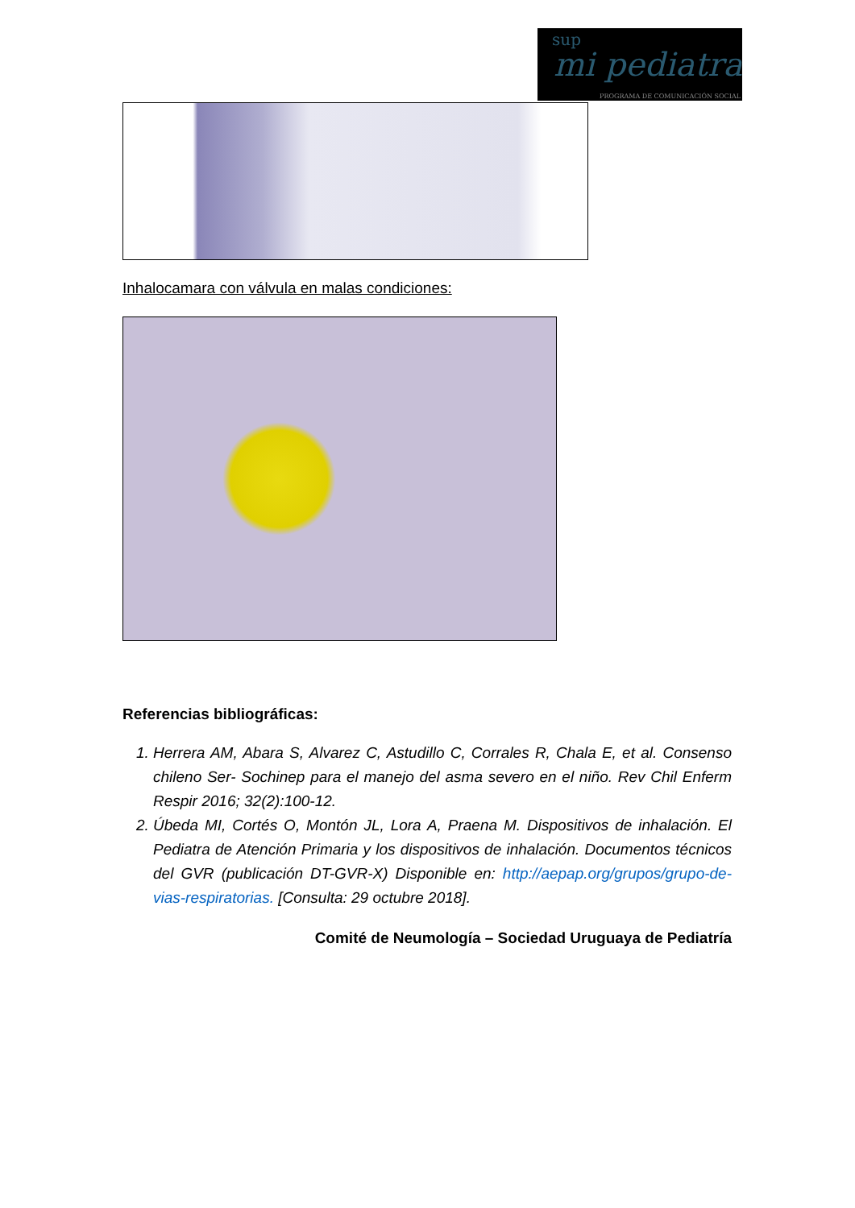sup
mi pediatra
PROGRAMA DE COMUNICACIÓN SOCIAL
Inhalocamara con válvula en malas condiciones:
Referencias bibliográficas:
1. Herrera AM, Abara S, Alvarez C, Astudillo C, Corrales R, Chala E, et al. Consenso chileno Ser- Sochinep para el manejo del asma severo en el niño. Rev Chil Enferm Respir 2016; 32(2):100-12.
2. Úbeda MI, Cortés O, Montón JL, Lora A, Praena M. Dispositivos de inhalación. El Pediatra de Atención Primaria y los dispositivos de inhalación. Documentos técnicos del GVR (publicación DT-GVR-X) Disponible en: http://aepap.org/grupos/grupo-de-vias-respiratorias. [Consulta: 29 octubre 2018].
Comité de Neumología – Sociedad Uruguaya de Pediatría